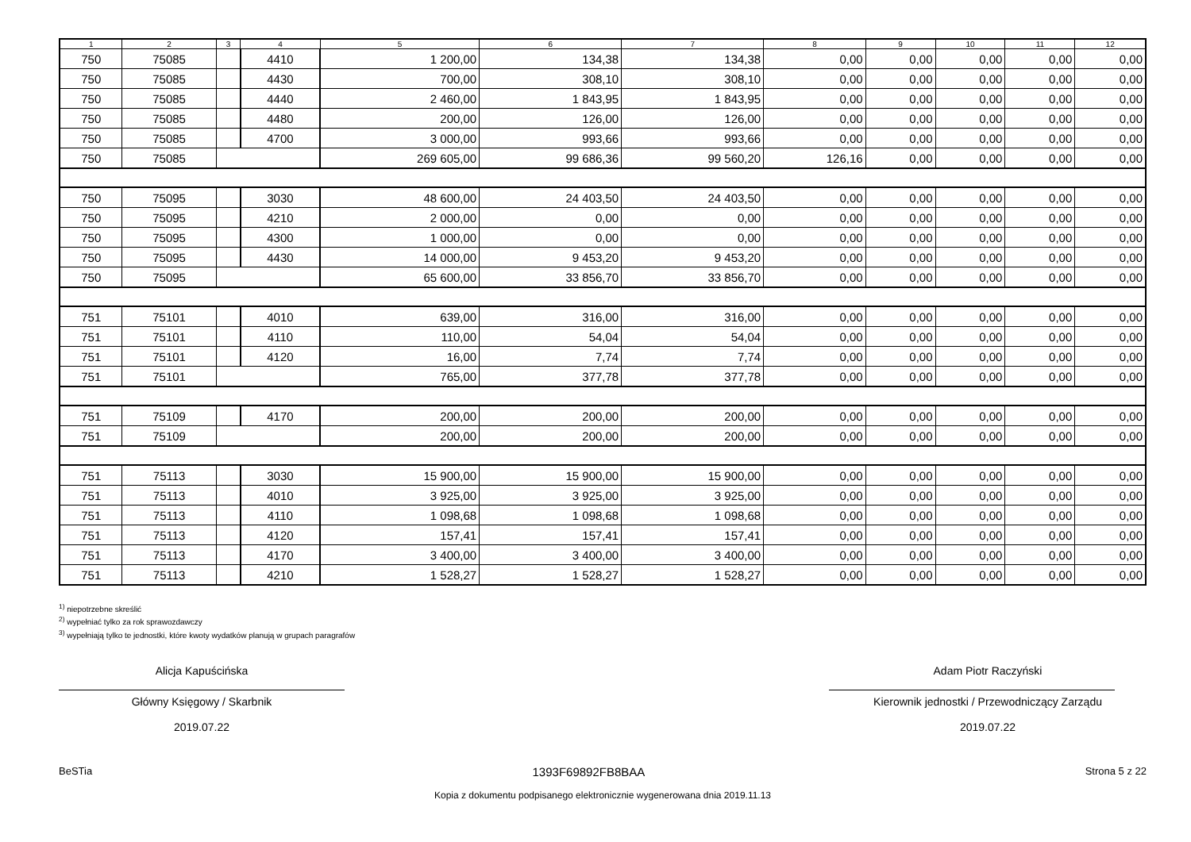| 1 | 2 | 3 | 4 | 5 | 6 | 7 | 8 | 9 | 10 | 11 | 12 |
| --- | --- | --- | --- | --- | --- | --- | --- | --- | --- | --- | --- |
| 750 | 75085 | | 4410 | 1 200,00 | 134,38 | 134,38 | 0,00 | 0,00 | 0,00 | 0,00 | 0,00 |
| 750 | 75085 | | 4430 | 700,00 | 308,10 | 308,10 | 0,00 | 0,00 | 0,00 | 0,00 | 0,00 |
| 750 | 75085 | | 4440 | 2 460,00 | 1 843,95 | 1 843,95 | 0,00 | 0,00 | 0,00 | 0,00 | 0,00 |
| 750 | 75085 | | 4480 | 200,00 | 126,00 | 126,00 | 0,00 | 0,00 | 0,00 | 0,00 | 0,00 |
| 750 | 75085 | | 4700 | 3 000,00 | 993,66 | 993,66 | 0,00 | 0,00 | 0,00 | 0,00 | 0,00 |
| 750 | 75085 | | | 269 605,00 | 99 686,36 | 99 560,20 | 126,16 | 0,00 | 0,00 | 0,00 | 0,00 |
| 750 | 75095 | | 3030 | 48 600,00 | 24 403,50 | 24 403,50 | 0,00 | 0,00 | 0,00 | 0,00 | 0,00 |
| 750 | 75095 | | 4210 | 2 000,00 | 0,00 | 0,00 | 0,00 | 0,00 | 0,00 | 0,00 | 0,00 |
| 750 | 75095 | | 4300 | 1 000,00 | 0,00 | 0,00 | 0,00 | 0,00 | 0,00 | 0,00 | 0,00 |
| 750 | 75095 | | 4430 | 14 000,00 | 9 453,20 | 9 453,20 | 0,00 | 0,00 | 0,00 | 0,00 | 0,00 |
| 750 | 75095 | | | 65 600,00 | 33 856,70 | 33 856,70 | 0,00 | 0,00 | 0,00 | 0,00 | 0,00 |
| 751 | 75101 | | 4010 | 639,00 | 316,00 | 316,00 | 0,00 | 0,00 | 0,00 | 0,00 | 0,00 |
| 751 | 75101 | | 4110 | 110,00 | 54,04 | 54,04 | 0,00 | 0,00 | 0,00 | 0,00 | 0,00 |
| 751 | 75101 | | 4120 | 16,00 | 7,74 | 7,74 | 0,00 | 0,00 | 0,00 | 0,00 | 0,00 |
| 751 | 75101 | | | 765,00 | 377,78 | 377,78 | 0,00 | 0,00 | 0,00 | 0,00 | 0,00 |
| 751 | 75109 | | 4170 | 200,00 | 200,00 | 200,00 | 0,00 | 0,00 | 0,00 | 0,00 | 0,00 |
| 751 | 75109 | | | 200,00 | 200,00 | 200,00 | 0,00 | 0,00 | 0,00 | 0,00 | 0,00 |
| 751 | 75113 | | 3030 | 15 900,00 | 15 900,00 | 15 900,00 | 0,00 | 0,00 | 0,00 | 0,00 | 0,00 |
| 751 | 75113 | | 4010 | 3 925,00 | 3 925,00 | 3 925,00 | 0,00 | 0,00 | 0,00 | 0,00 | 0,00 |
| 751 | 75113 | | 4110 | 1 098,68 | 1 098,68 | 1 098,68 | 0,00 | 0,00 | 0,00 | 0,00 | 0,00 |
| 751 | 75113 | | 4120 | 157,41 | 157,41 | 157,41 | 0,00 | 0,00 | 0,00 | 0,00 | 0,00 |
| 751 | 75113 | | 4170 | 3 400,00 | 3 400,00 | 3 400,00 | 0,00 | 0,00 | 0,00 | 0,00 | 0,00 |
| 751 | 75113 | | 4210 | 1 528,27 | 1 528,27 | 1 528,27 | 0,00 | 0,00 | 0,00 | 0,00 | 0,00 |
<sup>1)</sup> niepotrzebne skreślić
<sup>2)</sup> wypełniać tylko za rok sprawozdawczy
<sup>3)</sup> wypełniają tylko te jednostki, które kwoty wydatków planują w grupach paragrafów
Alicja Kapuścińska
Główny Księgowy / Skarbnik
2019.07.22
Adam Piotr Raczyński
Kierownik jednostki / Przewodniczący Zarządu
2019.07.22
BeSTia 1393F69892FB8BAA Strona 5 z 22
Kopia z dokumentu podpisanego elektronicznie wygenerowana dnia 2019.11.13